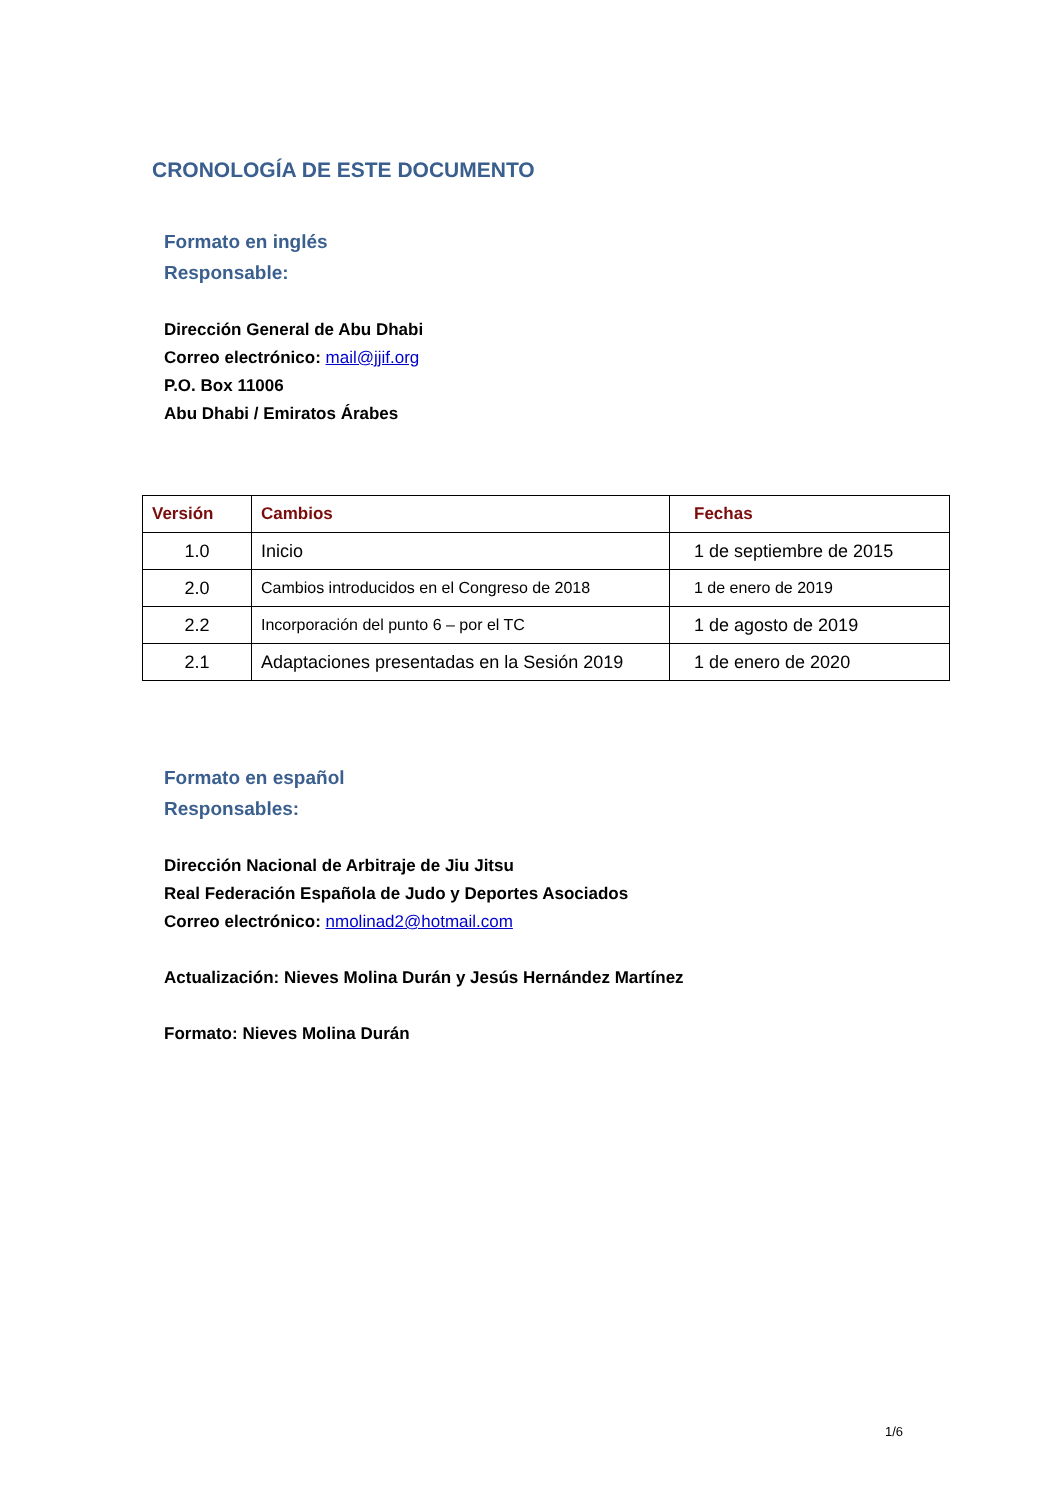CRONOLOGÍA DE ESTE DOCUMENTO
Formato en inglés
Responsable:
Dirección General de Abu Dhabi
Correo electrónico: mail@jjif.org
P.O. Box 11006
Abu Dhabi / Emiratos Árabes
| Versión | Cambios | Fechas |
| --- | --- | --- |
| 1.0 | Inicio | 1 de septiembre de 2015 |
| 2.0 | Cambios introducidos en el Congreso de 2018 | 1 de enero de 2019 |
| 2.2 | Incorporación del punto 6 – por el TC | 1 de agosto de 2019 |
| 2.1 | Adaptaciones presentadas en la Sesión 2019 | 1 de enero de 2020 |
Formato en español
Responsables:
Dirección Nacional de Arbitraje de Jiu Jitsu
Real Federación Española de Judo y Deportes Asociados
Correo electrónico: nmolinad2@hotmail.com
Actualización: Nieves Molina Durán y Jesús Hernández Martínez
Formato: Nieves Molina Durán
1/6